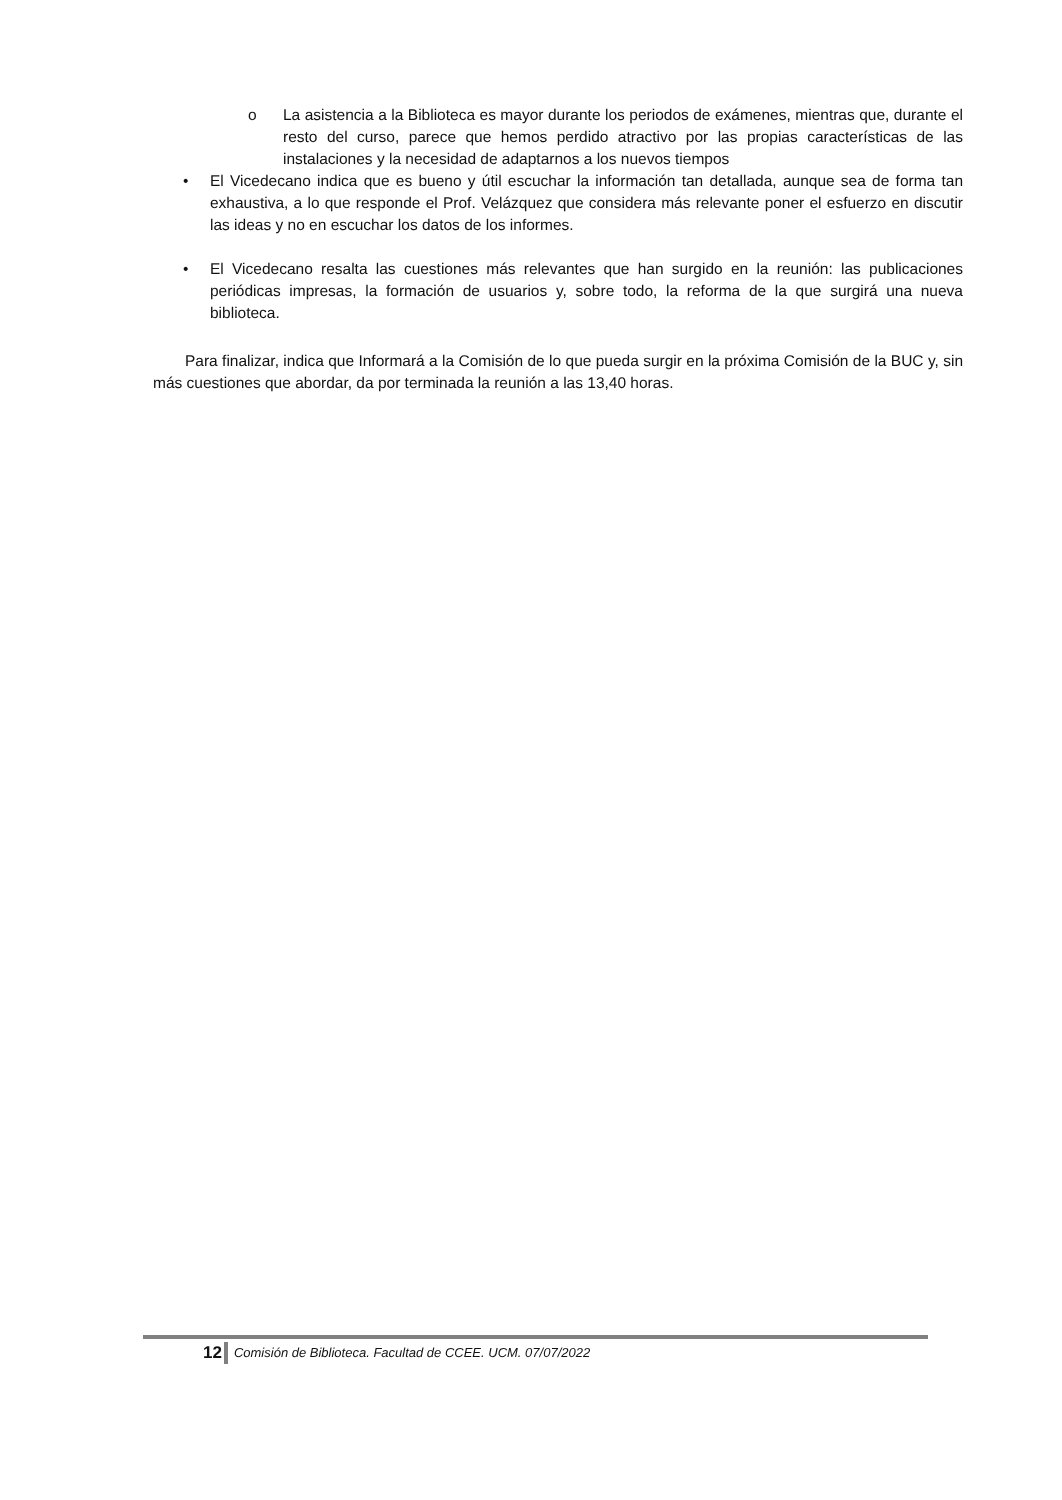o La asistencia a la Biblioteca es mayor durante los periodos de exámenes, mientras que, durante el resto del curso, parece que hemos perdido atractivo por las propias características de las instalaciones y la necesidad de adaptarnos a los nuevos tiempos
• El Vicedecano indica que es bueno y útil escuchar la información tan detallada, aunque sea de forma tan exhaustiva, a lo que responde el Prof. Velázquez que considera más relevante poner el esfuerzo en discutir las ideas y no en escuchar los datos de los informes.
• El Vicedecano resalta las cuestiones más relevantes que han surgido en la reunión: las publicaciones periódicas impresas, la formación de usuarios y, sobre todo, la reforma de la que surgirá una nueva biblioteca.
Para finalizar, indica que Informará a la Comisión de lo que pueda surgir en la próxima Comisión de la BUC y, sin más cuestiones que abordar, da por terminada la reunión a las 13,40 horas.
12 Comisión de Biblioteca. Facultad de CCEE. UCM. 07/07/2022